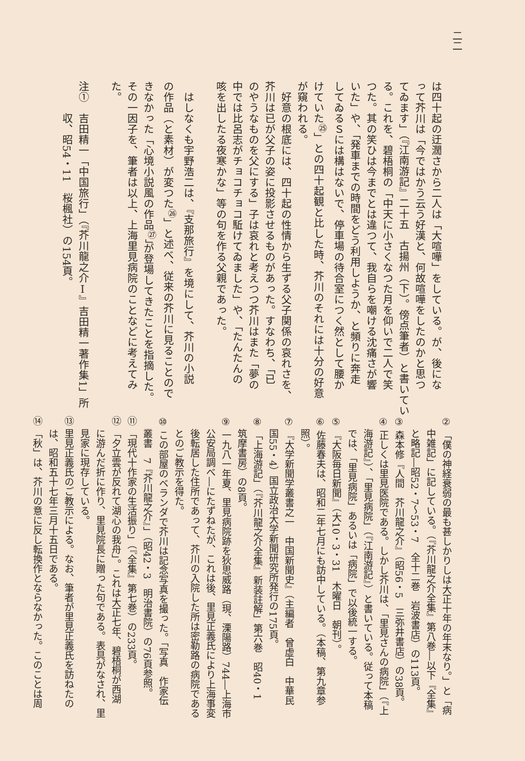二二
は四十起の迂濶さから二人は「大喧嘩」をしている。が、後にな
って芥川は「今ではかう云う好漢と、何故喧嘩をしたのかと思つ
てゐます」（『江南游記』二十五　古揚州（下）。傍点筆者）と書いてい
る。これを、碧梧桐の「中天に小さくなつた月を仰いで二人で笑
つた。其の笑ひは今までとは違つて、我自らを嘲ける沈痛さが響
いた」や、「発車までの時間をどう利用しようか、と頻りに奔走
してゐるＳには構はないで、停車場の待合室につく然として腰か
けていた<sup>㉕</sup>」との四十起観と比した時、芥川のそれには十分の好意
が窺われる。
　好意の根底には、四十起の性情から生ずる父子関係の哀れさを、
芥川は已が父子の姿に投影させるものがあった。すなわち、「已
のやうなものを父にする」子は哀れと考えつつ芥川はまた「夢の
中では比呂志がチョコチョコ駈けてゐました」や、「たんたんの
咳を出したる夜寒かな」等の句を作る父親であった。
　はしなくも宇野浩二は、『支那旅行』を境にして、芥川の小説
の作品（と素材）が変つた<sup>㉖</sup>」と述べ、従来の芥川に見ることので
きなかった「心境小説風の作品<sup>㉗</sup>」が登場してきたことを指摘した。
その一因子を、筆者は以上、上海里見病院のことなどに考えてみ
た。
注①　吉田精一「中国旅行」（『芥川龍之介Ⅰ』吉田精一著作集1」所
　　　収、昭54・11　桜楓社）の154頁。
② 「僕の神経衰弱の最も甚しかりしは大正十年の年末なり。」と「病
　 中雑記」に記している。（『芥川龍之介全集』第八巻―以下『全集』
　 と略記―昭52・7〜53・7　全十二巻　岩波書店）の113頁。
③ 森本修『人間　芥川龍之介』（昭56・5　三弥井書店）の38頁。
④ 正しくは里見医院である。しかし芥川は、「里見さんの病院」（『上
　 海游記』）、「里見病院」（『江南游記』）と書いている。従って本稿
　 では、「里見病院」あるいは「病院」で以後統一する。
⑤ 『大阪毎日新聞』（大10・3・31　木曜日　朝刊）。
⑥ 佐藤春夫は、昭和二年七月にも訪中している。（本稿、第九章参
　 照）。
⑦ 『大学新聞学叢書之一　中国新聞史』（主編者　曾虚白　中華民
　 国55・4）国立政治大学新聞研究所発行の175頁。
⑧ 「上海游記」（『芥川龍之介全集』新装註解」第六巻　昭40・1
　 筑摩書房）の8頁。
⑨ 一九八一年夏、里見病院跡を狄思威路（現、溧陽路）744―上海市
　 公安局調べ―にたずねたが、これは後、里見正義氏により上海事変
　 後転居した住所であって、芥川の入院した所は密勒路の病院である
　 とのご教示を得た。
⑩ この部屋のベランダで芥川は記念写真を撮った。「写真　作家伝
　 叢書　7『芥川龍之介』」（昭42・3　明治書院）の76頁参照。
⑪ 「現代十作家の生活振り」（『全集』第七巻）の233頁。
⑫ 「夕立雲が反れて湖心の我舟」。これは大正七年、碧梧桐が西湖
　 に游んだ折に作り、里見院長に贈った句である。表具がなされ、里
　 見家に現存している。
⑬ 里見正義氏のご教示による。なお、筆者が里見正義氏を訪ねたの
　 は、昭和五十七年三月十五日である。
⑭ 「秋」は、芥川の意に反し転換作とならなかった。このことは周